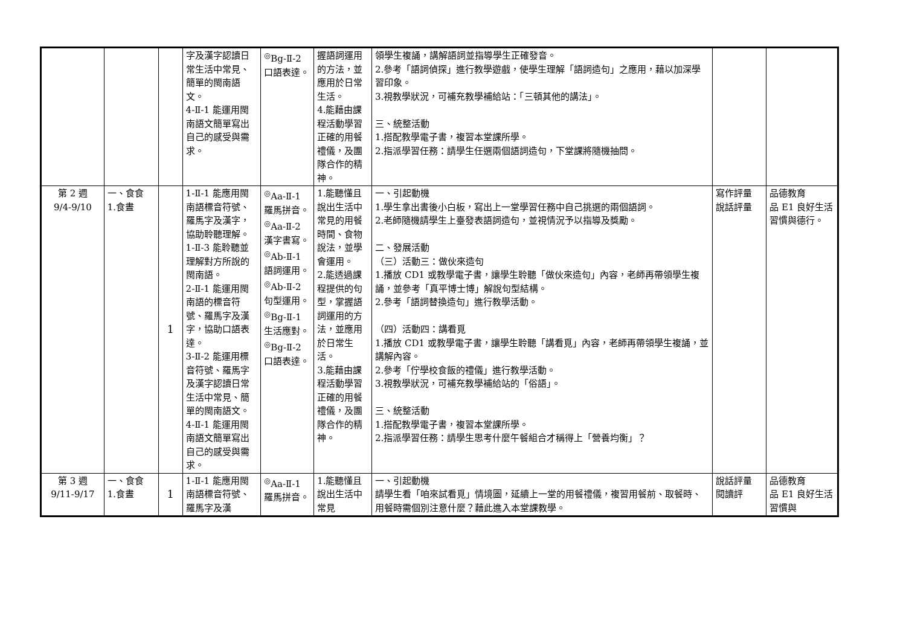| | | | 字及漢字認讀日常生活中常見、簡單的閩南語文。 4-Ⅱ-1 能運用閩南語文簡單寫出自己的感受與需求。 | <sup>◎</sup>Bg-Ⅱ-2 口語表達。 | 握語詞運用的方法，並應用於日常生活。 4.能藉由課程活動學習正確的用餐禮儀，及團隊合作的精神。 | 領學生複誦，講解語詞並指導學生正確發音。 2.參考「語詞偵探」進行教學遊戲，使學生理解「語詞造句」之應用，藉以加深學習印象。 3.視教學狀況，可補充教學補給站：「三頓其他的講法」。 三、統整活動 1.搭配教學電子書，複習本堂課所學。 2.指派學習任務：請學生任選兩個語詞造句，下堂課將隨機抽問。 | | |
| 第 2 週 9/4-9/10 | 一、食食 1.食晝 | 1 | 1-Ⅱ-1 能應用閩南語標音符號、羅馬字及漢字，協助聆聽理解。 1-Ⅱ-3 能聆聽並理解對方所說的閩南語。 2-Ⅱ-1 能運用閩南語的標音符號、羅馬字及漢字，協助口語表達。 3-Ⅱ-2 能運用標音符號、羅馬字及漢字認讀日常生活中常見、簡單的閩南語文。 4-Ⅱ-1 能運用閩南語文簡單寫出自己的感受與需求。 | <sup>◎</sup>Aa-Ⅱ-1 羅馬拼音。 <sup>◎</sup>Aa-Ⅱ-2 漢字書寫。 <sup>◎</sup>Ab-Ⅱ-1 語詞運用。 <sup>◎</sup>Ab-Ⅱ-2 句型運用。 <sup>◎</sup>Bg-Ⅱ-1 生活應對。 <sup>◎</sup>Bg-Ⅱ-2 口語表達。 | 1.能聽懂且說出生活中常見的用餐時間、食物說法，並學會運用。 2.能透過課程提供的句型，掌握語詞運用的方法，並應用於日常生活。 3.能藉由課程活動學習正確的用餐禮儀，及團隊合作的精神。 | 一、引起動機 1.學生拿出書後小白板，寫出上一堂學習任務中自己挑選的兩個語詞。 2.老師隨機請學生上臺發表語詞造句，並視情況予以指導及獎勵。 二、發展活動 （三）活動三：做伙來造句 1.播放 CD1 或教學電子書，讓學生聆聽「做伙來造句」內容，老師再帶領學生複誦，並參考「真平博士博」解說句型結構。 2.參考「語詞替換造句」進行教學活動。 （四）活動四：講看覓 1.播放 CD1 或教學電子書，讓學生聆聽「講看覓」內容，老師再帶領學生複誦，並講解內容。 2.參考「佇學校食飯的禮儀」進行教學活動。 3.視教學狀況，可補充教學補給站的「俗語」。 三、統整活動 1.搭配教學電子書，複習本堂課所學。 2.指派學習任務：請學生思考什麼午餐組合才稱得上「營養均衡」？ | 寫作評量 說話評量 | 品德教育 品 E1 良好生活習慣與德行。 |
| 第 3 週 9/11-9/17 | 一、食食 1.食晝 | 1 | 1-Ⅱ-1 能應用閩南語標音符號、羅馬字及漢 | <sup>◎</sup>Aa-Ⅱ-1 羅馬拼音。 | 1.能聽懂且說出生活中常見 | 一、引起動機 請學生看「咱來試看覓」情境圖，延續上一堂的用餐禮儀，複習用餐前、取餐時、用餐時需個別注意什麼？藉此進入本堂課教學。 | 說話評量 閱讀評 | 品德教育 品 E1 良好生活習慣與 |